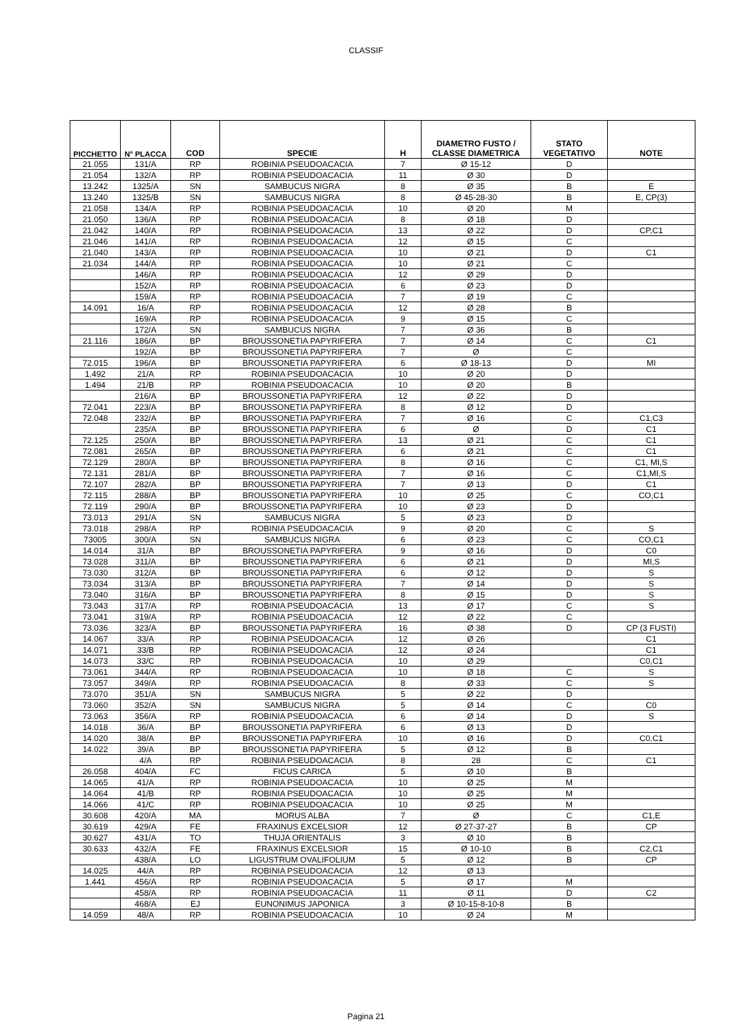CLASSIF
| PICCHETTO | N° PLACCA | COD | SPECIE | H | DIAMETRO FUSTO / CLASSE DIAMETRICA | STATO VEGETATIVO | NOTE |
| --- | --- | --- | --- | --- | --- | --- | --- |
| 21.055 | 131/A | RP | ROBINIA PSEUDOACACIA | 7 | Ø 15-12 | D | |
| 21.054 | 132/A | RP | ROBINIA PSEUDOACACIA | 11 | Ø 30 | D | |
| 13.242 | 1325/A | SN | SAMBUCUS NIGRA | 8 | Ø 35 | B | E |
| 13.240 | 1325/B | SN | SAMBUCUS NIGRA | 8 | Ø 45-28-30 | B | E, CP(3) |
| 21.058 | 134/A | RP | ROBINIA PSEUDOACACIA | 10 | Ø 20 | M | |
| 21.050 | 136/A | RP | ROBINIA PSEUDOACACIA | 8 | Ø 18 | D | |
| 21.042 | 140/A | RP | ROBINIA PSEUDOACACIA | 13 | Ø 22 | D | CP,C1 |
| 21.046 | 141/A | RP | ROBINIA PSEUDOACACIA | 12 | Ø 15 | C | |
| 21.040 | 143/A | RP | ROBINIA PSEUDOACACIA | 10 | Ø 21 | D | C1 |
| 21.034 | 144/A | RP | ROBINIA PSEUDOACACIA | 10 | Ø 21 | C | |
| | 146/A | RP | ROBINIA PSEUDOACACIA | 12 | Ø 29 | D | |
| | 152/A | RP | ROBINIA PSEUDOACACIA | 6 | Ø 23 | D | |
| | 159/A | RP | ROBINIA PSEUDOACACIA | 7 | Ø 19 | C | |
| 14.091 | 16/A | RP | ROBINIA PSEUDOACACIA | 12 | Ø 28 | B | |
| | 169/A | RP | ROBINIA PSEUDOACACIA | 9 | Ø 15 | C | |
| | 172/A | SN | SAMBUCUS NIGRA | 7 | Ø 36 | B | |
| 21.116 | 186/A | BP | BROUSSONETIA PAPYRIFERA | 7 | Ø 14 | C | C1 |
| | 192/A | BP | BROUSSONETIA PAPYRIFERA | 7 | Ø | C | |
| 72.015 | 196/A | BP | BROUSSONETIA PAPYRIFERA | 6 | Ø 18-13 | D | MI |
| 1.492 | 21/A | RP | ROBINIA PSEUDOACACIA | 10 | Ø 20 | D | |
| 1.494 | 21/B | RP | ROBINIA PSEUDOACACIA | 10 | Ø 20 | B | |
| | 216/A | BP | BROUSSONETIA PAPYRIFERA | 12 | Ø 22 | D | |
| 72.041 | 223/A | BP | BROUSSONETIA PAPYRIFERA | 8 | Ø 12 | D | |
| 72.048 | 232/A | BP | BROUSSONETIA PAPYRIFERA | 7 | Ø 16 | C | C1,C3 |
| | 235/A | BP | BROUSSONETIA PAPYRIFERA | 6 | Ø | D | C1 |
| 72.125 | 250/A | BP | BROUSSONETIA PAPYRIFERA | 13 | Ø 21 | C | C1 |
| 72.081 | 265/A | BP | BROUSSONETIA PAPYRIFERA | 6 | Ø 21 | C | C1 |
| 72.129 | 280/A | BP | BROUSSONETIA PAPYRIFERA | 8 | Ø 16 | C | C1, MI,S |
| 72.131 | 281/A | BP | BROUSSONETIA PAPYRIFERA | 7 | Ø 16 | C | C1,MI,S |
| 72.107 | 282/A | BP | BROUSSONETIA PAPYRIFERA | 7 | Ø 13 | D | C1 |
| 72.115 | 288/A | BP | BROUSSONETIA PAPYRIFERA | 10 | Ø 25 | C | CO,C1 |
| 72.119 | 290/A | BP | BROUSSONETIA PAPYRIFERA | 10 | Ø 23 | D | |
| 73.013 | 291/A | SN | SAMBUCUS NIGRA | 5 | Ø 23 | D | |
| 73.018 | 298/A | RP | ROBINIA PSEUDOACACIA | 9 | Ø 20 | C | S |
| 73005 | 300/A | SN | SAMBUCUS NIGRA | 6 | Ø 23 | C | CO,C1 |
| 14.014 | 31/A | BP | BROUSSONETIA PAPYRIFERA | 9 | Ø 16 | D | C0 |
| 73.028 | 311/A | BP | BROUSSONETIA PAPYRIFERA | 6 | Ø 21 | D | MI,S |
| 73.030 | 312/A | BP | BROUSSONETIA PAPYRIFERA | 6 | Ø 12 | D | S |
| 73.034 | 313/A | BP | BROUSSONETIA PAPYRIFERA | 7 | Ø 14 | D | S |
| 73.040 | 316/A | BP | BROUSSONETIA PAPYRIFERA | 8 | Ø 15 | D | S |
| 73.043 | 317/A | RP | ROBINIA PSEUDOACACIA | 13 | Ø 17 | C | S |
| 73.041 | 319/A | RP | ROBINIA PSEUDOACACIA | 12 | Ø 22 | C | |
| 73.036 | 323/A | BP | BROUSSONETIA PAPYRIFERA | 16 | Ø 38 | D | CP (3 FUSTI) |
| 14.067 | 33/A | RP | ROBINIA PSEUDOACACIA | 12 | Ø 26 | | C1 |
| 14.071 | 33/B | RP | ROBINIA PSEUDOACACIA | 12 | Ø 24 | | C1 |
| 14.073 | 33/C | RP | ROBINIA PSEUDOACACIA | 10 | Ø 29 | | C0,C1 |
| 73.061 | 344/A | RP | ROBINIA PSEUDOACACIA | 10 | Ø 18 | C | S |
| 73.057 | 349/A | RP | ROBINIA PSEUDOACACIA | 8 | Ø 33 | C | S |
| 73.070 | 351/A | SN | SAMBUCUS NIGRA | 5 | Ø 22 | D | |
| 73.060 | 352/A | SN | SAMBUCUS NIGRA | 5 | Ø 14 | C | C0 |
| 73.063 | 356/A | RP | ROBINIA PSEUDOACACIA | 6 | Ø 14 | D | S |
| 14.018 | 36/A | BP | BROUSSONETIA PAPYRIFERA | 6 | Ø 13 | D | |
| 14.020 | 38/A | BP | BROUSSONETIA PAPYRIFERA | 10 | Ø 16 | D | C0,C1 |
| 14.022 | 39/A | BP | BROUSSONETIA PAPYRIFERA | 5 | Ø 12 | B | |
| | 4/A | RP | ROBINIA PSEUDOACACIA | 8 | 28 | C | C1 |
| 26.058 | 404/A | FC | FICUS CARICA | 5 | Ø 10 | B | |
| 14.065 | 41/A | RP | ROBINIA PSEUDOACACIA | 10 | Ø 25 | M | |
| 14.064 | 41/B | RP | ROBINIA PSEUDOACACIA | 10 | Ø 25 | M | |
| 14.066 | 41/C | RP | ROBINIA PSEUDOACACIA | 10 | Ø 25 | M | |
| 30.608 | 420/A | MA | MORUS ALBA | 7 | Ø | C | C1,E |
| 30.619 | 429/A | FE | FRAXINUS EXCELSIOR | 12 | Ø 27-37-27 | B | CP |
| 30.627 | 431/A | TO | THUJA ORIENTALIS | 3 | Ø 10 | B | |
| 30.633 | 432/A | FE | FRAXINUS EXCELSIOR | 15 | Ø 10-10 | B | C2,C1 |
| | 438/A | LO | LIGUSTRUM OVALIFOLIUM | 5 | Ø 12 | B | CP |
| 14.025 | 44/A | RP | ROBINIA PSEUDOACACIA | 12 | Ø 13 | | |
| 1.441 | 456/A | RP | ROBINIA PSEUDOACACIA | 5 | Ø 17 | M | |
| | 458/A | RP | ROBINIA PSEUDOACACIA | 11 | Ø 11 | D | C2 |
| | 468/A | EJ | EUNONIMUS JAPONICA | 3 | Ø 10-15-8-10-8 | B | |
| 14.059 | 48/A | RP | ROBINIA PSEUDOACACIA | 10 | Ø 24 | M | |
Pagina 21